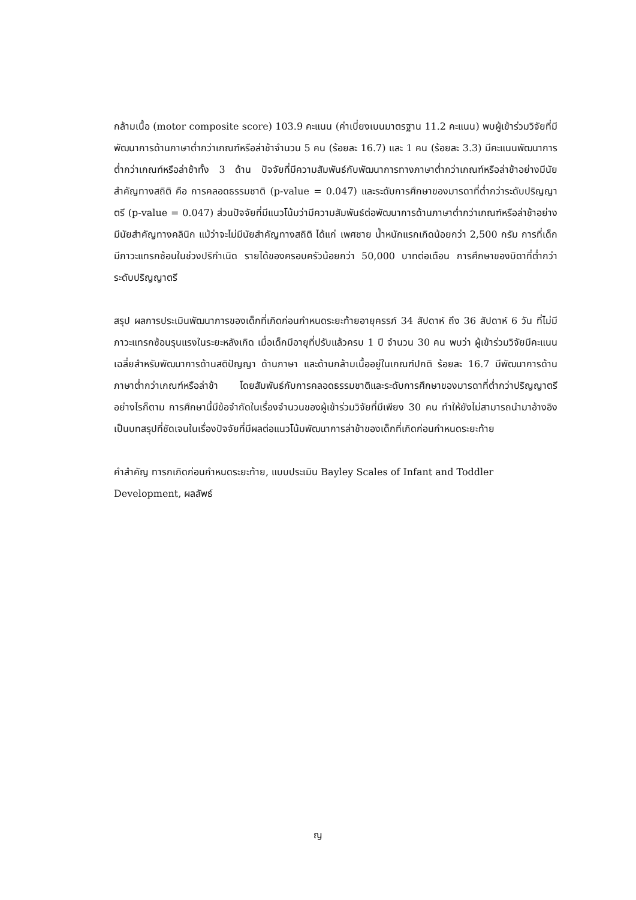กล้ามเนื้อ (motor composite score) 103.9 คะแนน (ค่าเบี่ยงเบนมาตรฐาน 11.2 คะแนน) พบผู้เข้าร่วมวิจัยที่มีพัฒนาการด้านภาษาต่ำกว่าเกณฑ์หรือล่าช้าจำนวน 5 คน (ร้อยละ 16.7) และ 1 คน (ร้อยละ 3.3) มีคะแนนพัฒนาการต่ำกว่าเกณฑ์หรือล่าช้าทั้ง 3 ด้าน ปัจจัยที่มีความสัมพันธ์กับพัฒนาการทางภาษาต่ำกว่าเกณฑ์หรือล่าช้าอย่างมีนัยสำคัญทางสถิติ คือ การคลอดธรรมชาติ (p-value = 0.047) และระดับการศึกษาของมารดาที่ต่ำกว่าระดับปริญญาตรี (p-value = 0.047) ส่วนปัจจัยที่มีแนวโน้มว่ามีความสัมพันธ์ต่อพัฒนาการด้านภาษาต่ำกว่าเกณฑ์หรือล่าช้าอย่างมีนัยสำคัญทางคลินิก แม้ว่าจะไม่มีนัยสำคัญทางสถิติ ได้แก่ เพศชาย น้ำหนักแรกเกิดน้อยกว่า 2,500 กรัม การที่เด็กมีภาวะแทรกซ้อนในช่วงปริกำเนิด รายได้ของครอบครัวน้อยกว่า 50,000 บาทต่อเดือน การศึกษาของบิดาที่ต่ำกว่าระดับปริญญาตรี
สรุป ผลการประเมินพัฒนาการของเด็กที่เกิดก่อนกำหนดระยะท้ายอายุครรภ์ 34 สัปดาห์ ถึง 36 สัปดาห์ 6 วัน ที่ไม่มีภาวะแทรกซ้อนรุนแรงในระยะหลังเกิด เมื่อเด็กมีอายุที่ปรับแล้วครบ 1 ปี จำนวน 30 คน พบว่า ผู้เข้าร่วมวิจัยมีคะแนนเฉลี่ยสำหรับพัฒนาการด้านสติปัญญา ด้านภาษา และด้านกล้ามเนื้ออยู่ในเกณฑ์ปกติ ร้อยละ 16.7 มีพัฒนาการด้านภาษาต่ำกว่าเกณฑ์หรือล่าช้า โดยสัมพันธ์กับการคลอดธรรมชาติและระดับการศึกษาของมารดาที่ต่ำกว่าปริญญาตรี อย่างไรก็ตาม การศึกษานี้มีข้อจำกัดในเรื่องจำนวนของผู้เข้าร่วมวิจัยที่มีเพียง 30 คน ทำให้ยังไม่สามารถนำมาอ้างอิงเป็นบทสรุปที่ชัดเจนในเรื่องปัจจัยที่มีผลต่อแนวโน้มพัฒนาการล่าช้าของเด็กที่เกิดก่อนกำหนดระยะท้าย
คำสำคัญ ทารกเกิดก่อนกำหนดระยะท้าย, แบบประเมิน Bayley Scales of Infant and Toddler Development, ผลลัพธ์
ญ